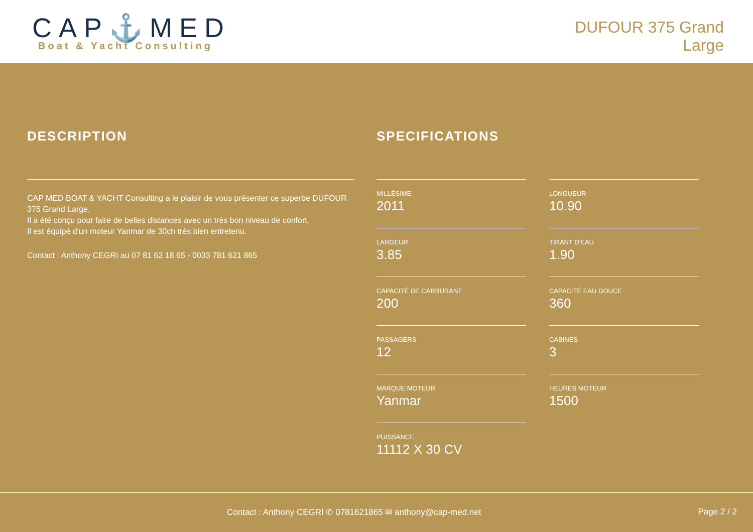CAP⚓MED
Boat & Yacht Consulting
DUFOUR 375 Grand
Large
DESCRIPTION
CAP MED BOAT & YACHT Consulting a le plaisir de vous présenter ce superbe DUFOUR 375 Grand Large.
Il a été conçu pour faire de belles distances avec un très bon niveau de confort.
Il est équipé d'un moteur Yanmar de 30ch très bien entretenu.
Contact : Anthony CEGRI au 07 81 62 18 65 - 0033 781 621 865
SPECIFICATIONS
MILLÉSIME
2011
LONGUEUR
10.90
LARGEUR
3.85
TIRANT D'EAU
1.90
CAPACITÉ DE CARBURANT
200
CAPACITÉ EAU DOUCE
360
PASSAGERS
12
CABINES
3
MARQUE MOTEUR
Yanmar
HEURES MOTEUR
1500
PUISSANCE
11112 X 30 CV
Contact : Anthony CEGRI ✆ 0781621865 ✉ anthony@cap-med.net Page 2 / 2